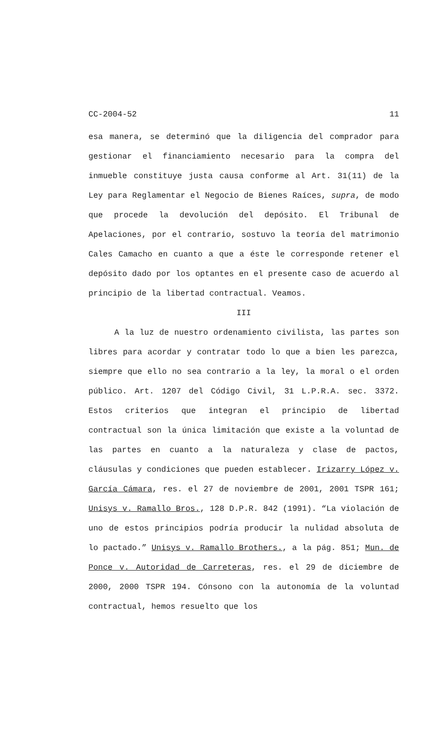CC-2004-52 11
esa manera, se determinó que la diligencia del comprador para gestionar el financiamiento necesario para la compra del inmueble constituye justa causa conforme al Art. 31(11) de la Ley para Reglamentar el Negocio de Bienes Raíces, supra, de modo que procede la devolución del depósito. El Tribunal de Apelaciones, por el contrario, sostuvo la teoría del matrimonio Cales Camacho en cuanto a que a éste le corresponde retener el depósito dado por los optantes en el presente caso de acuerdo al principio de la libertad contractual. Veamos.
III
A la luz de nuestro ordenamiento civilista, las partes son libres para acordar y contratar todo lo que a bien les parezca, siempre que ello no sea contrario a la ley, la moral o el orden público. Art. 1207 del Código Civil, 31 L.P.R.A. sec. 3372. Estos criterios que integran el principio de libertad contractual son la única limitación que existe a la voluntad de las partes en cuanto a la naturaleza y clase de pactos, cláusulas y condiciones que pueden establecer. Irizarry López v. García Cámara, res. el 27 de noviembre de 2001, 2001 TSPR 161; Unisys v. Ramallo Bros., 128 D.P.R. 842 (1991). “La violación de uno de estos principios podría producir la nulidad absoluta de lo pactado.” Unisys v. Ramallo Brothers., a la pág. 851; Mun. de Ponce v. Autoridad de Carreteras, res. el 29 de diciembre de 2000, 2000 TSPR 194. Cónsono con la autonomía de la voluntad contractual, hemos resuelto que los